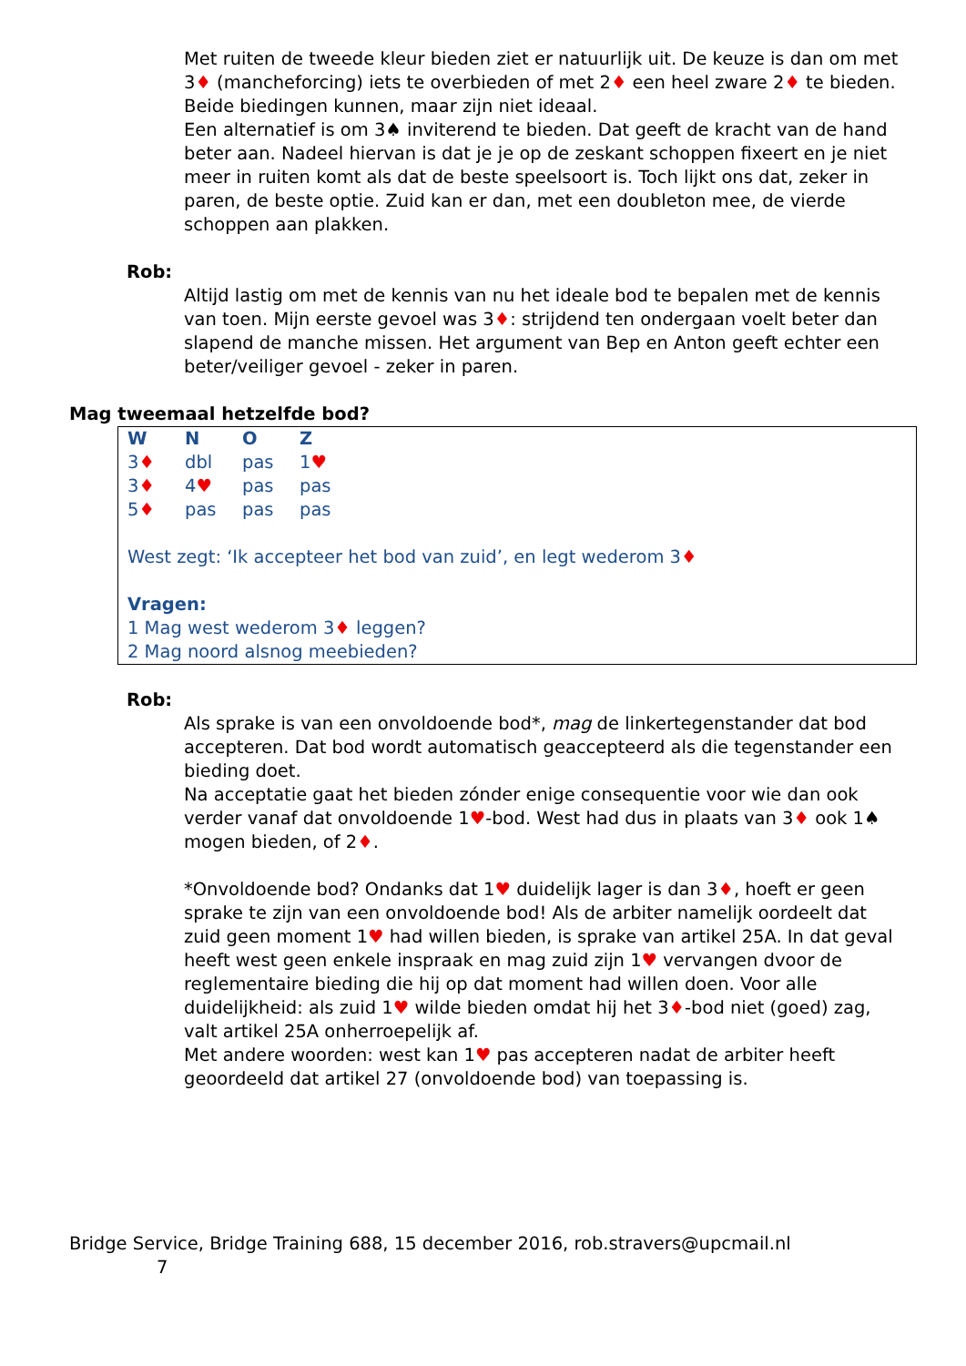Met ruiten de tweede kleur bieden ziet er natuurlijk uit. De keuze is dan om met 3♦ (mancheforcing) iets te overbieden of met 2♦ een heel zware 2♦ te bieden. Beide biedingen kunnen, maar zijn niet ideaal.
Een alternatief is om 3♠ inviterend te bieden. Dat geeft de kracht van de hand beter aan. Nadeel hiervan is dat je je op de zeskant schoppen fixeert en je niet meer in ruiten komt als dat de beste speelsoort is. Toch lijkt ons dat, zeker in paren, de beste optie. Zuid kan er dan, met een doubleton mee, de vierde schoppen aan plakken.
Rob:
Altijd lastig om met de kennis van nu het ideale bod te bepalen met de kennis van toen. Mijn eerste gevoel was 3♦: strijdend ten ondergaan voelt beter dan slapend de manche missen. Het argument van Bep en Anton geeft echter een beter/veiliger gevoel - zeker in paren.
Mag tweemaal hetzelfde bod?
| W | N | O | Z |
| --- | --- | --- | --- |
| 3 ♦ | dbl | pas | 1 ♥ |
| 3 ♦ | 4 ♥ | pas | pas |
| 5 ♦ | pas | pas | pas |
West zegt: ‘Ik accepteer het bod van zuid’, en legt wederom 3♦
Vragen:
1 Mag west wederom 3♦ leggen?
2 Mag noord alsnog meebieden?
Rob:
Als sprake is van een onvoldoende bod*, mag de linkertegenstander dat bod accepteren. Dat bod wordt automatisch geaccepteerd als die tegenstander een bieding doet.
Na acceptatie gaat het bieden zónder enige consequentie voor wie dan ook verder vanaf dat onvoldoende 1♥-bod. West had dus in plaats van 3♦ ook 1♠ mogen bieden, of 2♦.
*Onvoldoende bod? Ondanks dat 1♥ duidelijk lager is dan 3♦, hoeft er geen sprake te zijn van een onvoldoende bod! Als de arbiter namelijk oordeelt dat zuid geen moment 1♥ had willen bieden, is sprake van artikel 25A. In dat geval heeft west geen enkele inspraak en mag zuid zijn 1♥ vervangen dvoor de reglementaire bieding die hij op dat moment had willen doen. Voor alle duidelijkheid: als zuid 1♥ wilde bieden omdat hij het 3♦-bod niet (goed) zag, valt artikel 25A onherroepelijk af.
Met andere woorden: west kan 1♥ pas accepteren nadat de arbiter heeft geoordeeld dat artikel 27 (onvoldoende bod) van toepassing is.
Bridge Service, Bridge Training 688, 15 december 2016, rob.stravers@upcmail.nl
7